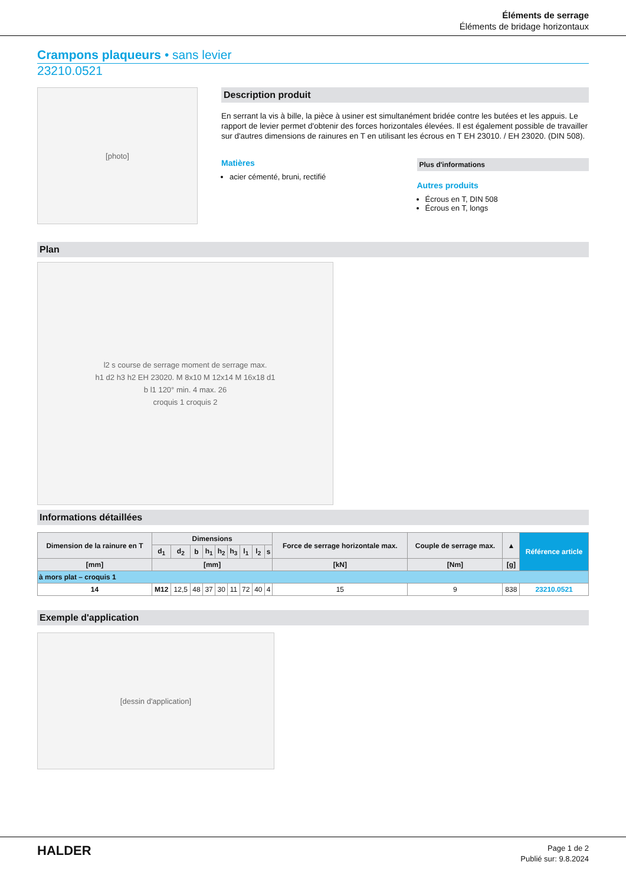Éléments de serrage
Éléments de bridage horizontaux
Crampons plaqueurs • sans levier
23210.0521
[photo]
Description produit
En serrant la vis à bille, la pièce à usiner est simultanément bridée contre les butées et les appuis. Le rapport de levier permet d'obtenir des forces horizontales élevées. Il est également possible de travailler sur d'autres dimensions de rainures en T en utilisant les écrous en T EH 23010. / EH 23020. (DIN 508).
Matières
acier cémenté, bruni, rectifié
Plus d'informations
Autres produits
Écrous en T, DIN 508
Écrous en T, longs
Plan
l2 s course de serrage moment de serrage max.
h1 d2 h3 h2 EH 23020. M 8x10 M 12x14 M 16x18 d1
b l1 120° min. 4 max. 26
croquis 1 croquis 2
Informations détaillées
| Dimension de la rainure en T | Dimensions | | | | | | | | | Force de serrage horizontale max. | Couple de serrage max. | ▲ | Référence article |
| --- | --- | --- | --- | --- | --- | --- | --- | --- | --- | --- | --- | --- | --- |
| | d<sub>1</sub> | d<sub>2</sub> | b | h<sub>1</sub> | h<sub>2</sub> | h<sub>3</sub> | l<sub>1</sub> | l<sub>2</sub> | s | | | | |
| [mm] | [mm] | | | | | | | | | [kN] | [Nm] | [g] | |
| à mors plat – croquis 1 | | | | | | | | | | | | | |
| 14 | M12 | 12,5 | 48 | 37 | 30 | 11 | 72 | 40 | 4 | 15 | 9 | 838 | 23210.0521 |
Exemple d'application
[dessin d'application]
HALDER
Page 1 de 2
Publié sur: 9.8.2024